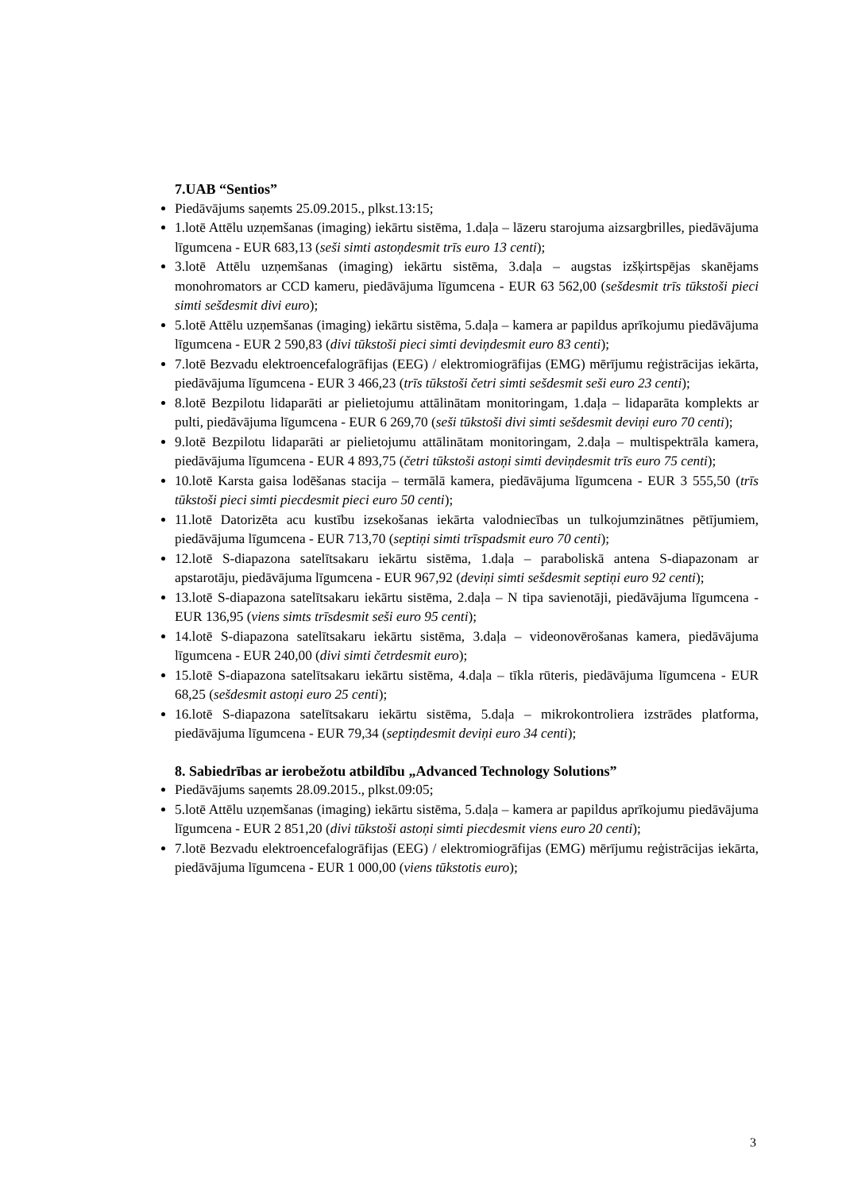7.UAB “Sentios”
Piedāvājums saņemts 25.09.2015., plkst.13:15;
1.lotē Attēlu uzņemšanas (imaging) iekārtu sistēma, 1.daļa – lāzeru starojuma aizsargbrilles, piedāvājuma līgumcena - EUR 683,13 (seši simti astoņdesmit trīs euro 13 centi);
3.lotē Attēlu uzņemšanas (imaging) iekārtu sistēma, 3.daļa – augstas izšķirtspējas skanējams monohromators ar CCD kameru, piedāvājuma līgumcena - EUR 63 562,00 (sešdesmit trīs tūkstoši pieci simti sešdesmit divi euro);
5.lotē Attēlu uzņemšanas (imaging) iekārtu sistēma, 5.daļa – kamera ar papildus aprīkojumu piedāvājuma līgumcena - EUR 2 590,83 (divi tūkstoši pieci simti deviņdesmit euro 83 centi);
7.lotē Bezvadu elektroencefalogrāfijas (EEG) / elektromiogrāfijas (EMG) mērījumu reģistrācijas iekārta, piedāvājuma līgumcena - EUR 3 466,23 (trīs tūkstoši četri simti sešdesmit seši euro 23 centi);
8.lotē Bezpilotu lidaparāti ar pielietojumu attālinātam monitoringam, 1.daļa – lidaparāta komplekts ar pulti, piedāvājuma līgumcena - EUR 6 269,70 (seši tūkstoši divi simti sešdesmit deviņi euro 70 centi);
9.lotē Bezpilotu lidaparāti ar pielietojumu attālinātam monitoringam, 2.daļa – multispektrāla kamera, piedāvājuma līgumcena - EUR 4 893,75 (četri tūkstoši astoņi simti deviņdesmit trīs euro 75 centi);
10.lotē Karsta gaisa lodēšanas stacija – termālā kamera, piedāvājuma līgumcena - EUR 3 555,50 (trīs tūkstoši pieci simti piecdesmit pieci euro 50 centi);
11.lotē Datorizēta acu kustību izsekošanas iekārta valodniecības un tulkojumzinātnes pētījumiem, piedāvājuma līgumcena - EUR 713,70 (septiņi simti trīspadsmit euro 70 centi);
12.lotē S-diapazona satelītsakaru iekārtu sistēma, 1.daļa – paraboliskā antena S-diapazonam ar apstarotāju, piedāvājuma līgumcena - EUR 967,92 (deviņi simti sešdesmit septiņi euro 92 centi);
13.lotē S-diapazona satelītsakaru iekārtu sistēma, 2.daļa – N tipa savienotāji, piedāvājuma līgumcena - EUR 136,95 (viens simts trīsdesmit seši euro 95 centi);
14.lotē S-diapazona satelītsakaru iekārtu sistēma, 3.daļa – videonovērošanas kamera, piedāvājuma līgumcena - EUR 240,00 (divi simti četrdesmit euro);
15.lotē S-diapazona satelītsakaru iekārtu sistēma, 4.daļa – tīkla rūteris, piedāvājuma līgumcena - EUR 68,25 (sešdesmit astoņi euro 25 centi);
16.lotē S-diapazona satelītsakaru iekārtu sistēma, 5.daļa – mikrokontroliera izstrādes platforma, piedāvājuma līgumcena - EUR 79,34 (septiņdesmit deviņi euro 34 centi);
8. Sabiedrības ar ierobežotu atbildību „Advanced Technology Solutions”
Piedāvājums saņemts 28.09.2015., plkst.09:05;
5.lotē Attēlu uzņemšanas (imaging) iekārtu sistēma, 5.daļa – kamera ar papildus aprīkojumu piedāvājuma līgumcena - EUR 2 851,20 (divi tūkstoši astoņi simti piecdesmit viens euro 20 centi);
7.lotē Bezvadu elektroencefalogrāfijas (EEG) / elektromiogrāfijas (EMG) mērījumu reģistrācijas iekārta, piedāvājuma līgumcena - EUR 1 000,00 (viens tūkstotis euro);
3